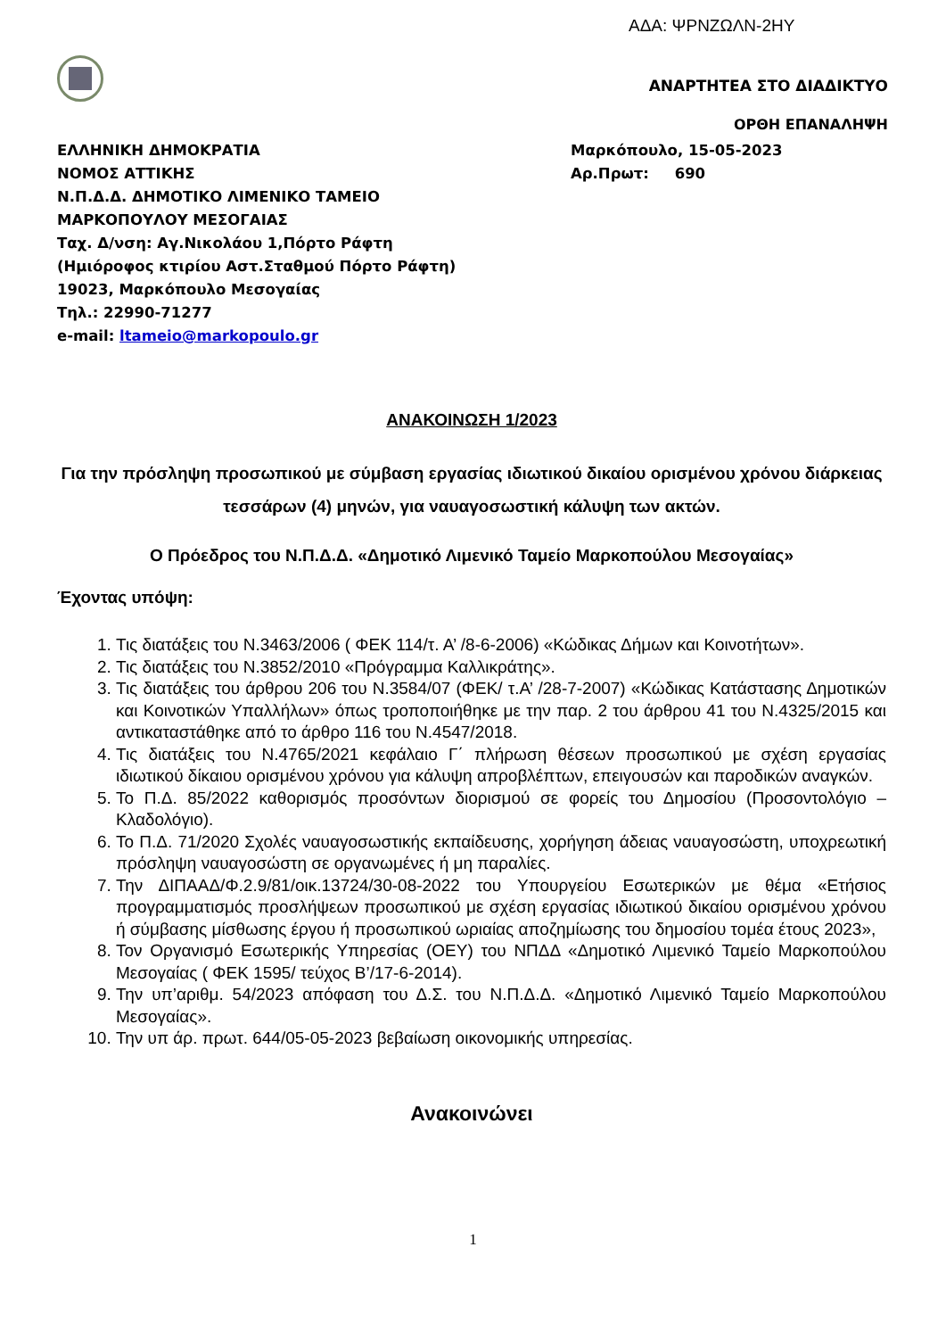ΑΔΑ: ΨΡΝΖΩΛΝ-2ΗΥ
ΑΝΑΡΤΗΤΕΑ ΣΤΟ ΔΙΑΔΙΚΤΥΟ
ΟΡΘΗ ΕΠΑΝΑΛΗΨΗ
ΕΛΛΗΝΙΚΗ ΔΗΜΟΚΡΑΤΙΑ
ΝΟΜΟΣ ΑΤΤΙΚΗΣ
Ν.Π.Δ.Δ. ΔΗΜΟΤΙΚΟ ΛΙΜΕΝΙΚΟ ΤΑΜΕΙΟ
ΜΑΡΚΟΠΟΥΛΟΥ ΜΕΣΟΓΑΙΑΣ
Ταχ. Δ/νση: Αγ.Νικολάου 1,Πόρτο Ράφτη
(Ημιόροφος κτιρίου Αστ.Σταθμού Πόρτο Ράφτη)
19023, Μαρκόπουλο Μεσογαίας
Τηλ.: 22990-71277
e-mail: ltameio@markopoulo.gr
Μαρκόπουλο, 15-05-2023
Αρ.Πρωτ: 690
ΑΝΑΚΟΙΝΩΣΗ 1/2023
Για την πρόσληψη προσωπικού με σύμβαση εργασίας ιδιωτικού δικαίου ορισμένου χρόνου διάρκειας τεσσάρων (4) μηνών, για ναυαγοσωστική κάλυψη των ακτών.
Ο Πρόεδρος του Ν.Π.Δ.Δ. «Δημοτικό Λιμενικό Ταμείο Μαρκοπούλου Μεσογαίας»
Έχοντας υπόψη:
1. Τις διατάξεις του Ν.3463/2006 ( ΦΕΚ 114/τ. Α’ /8-6-2006) «Κώδικας Δήμων και Κοινοτήτων».
2. Τις διατάξεις του Ν.3852/2010 «Πρόγραμμα Καλλικράτης».
3. Τις διατάξεις του άρθρου 206 του Ν.3584/07 (ΦΕΚ/ τ.Α’ /28-7-2007) «Κώδικας Κατάστασης Δημοτικών και Κοινοτικών Υπαλλήλων» όπως τροποποιήθηκε με την παρ. 2 του άρθρου 41 του Ν.4325/2015 και αντικαταστάθηκε από το άρθρο 116 του Ν.4547/2018.
4. Τις διατάξεις του Ν.4765/2021 κεφάλαιο Γ΄ πλήρωση θέσεων προσωπικού με σχέση εργασίας ιδιωτικού δίκαιου ορισμένου χρόνου για κάλυψη απροβλέπτων, επειγουσών και παροδικών αναγκών.
5. Το Π.Δ. 85/2022 καθορισμός προσόντων διορισμού σε φορείς του Δημοσίου (Προσοντολόγιο – Κλαδολόγιο).
6. Το Π.Δ. 71/2020 Σχολές ναυαγοσωστικής εκπαίδευσης, χορήγηση άδειας ναυαγοσώστη, υποχρεωτική πρόσληψη ναυαγοσώστη σε οργανωμένες ή μη παραλίες.
7. Την ΔΙΠΑΑΔ/Φ.2.9/81/οικ.13724/30-08-2022 του Υπουργείου Εσωτερικών με θέμα «Ετήσιος προγραμματισμός προσλήψεων προσωπικού με σχέση εργασίας ιδιωτικού δικαίου ορισμένου χρόνου ή σύμβασης μίσθωσης έργου ή προσωπικού ωριαίας αποζημίωσης του δημοσίου τομέα έτους 2023»,
8. Τον Οργανισμό Εσωτερικής Υπηρεσίας (ΟΕΥ) του ΝΠΔΔ «Δημοτικό Λιμενικό Ταμείο Μαρκοπούλου Μεσογαίας ( ΦΕΚ 1595/ τεύχος Β’/17-6-2014).
9. Την υπ’αριθμ. 54/2023 απόφαση του Δ.Σ. του Ν.Π.Δ.Δ. «Δημοτικό Λιμενικό Ταμείο Μαρκοπούλου Μεσογαίας».
10. Την υπ άρ. πρωτ. 644/05-05-2023 βεβαίωση οικονομικής υπηρεσίας.
Ανακοινώνει
1